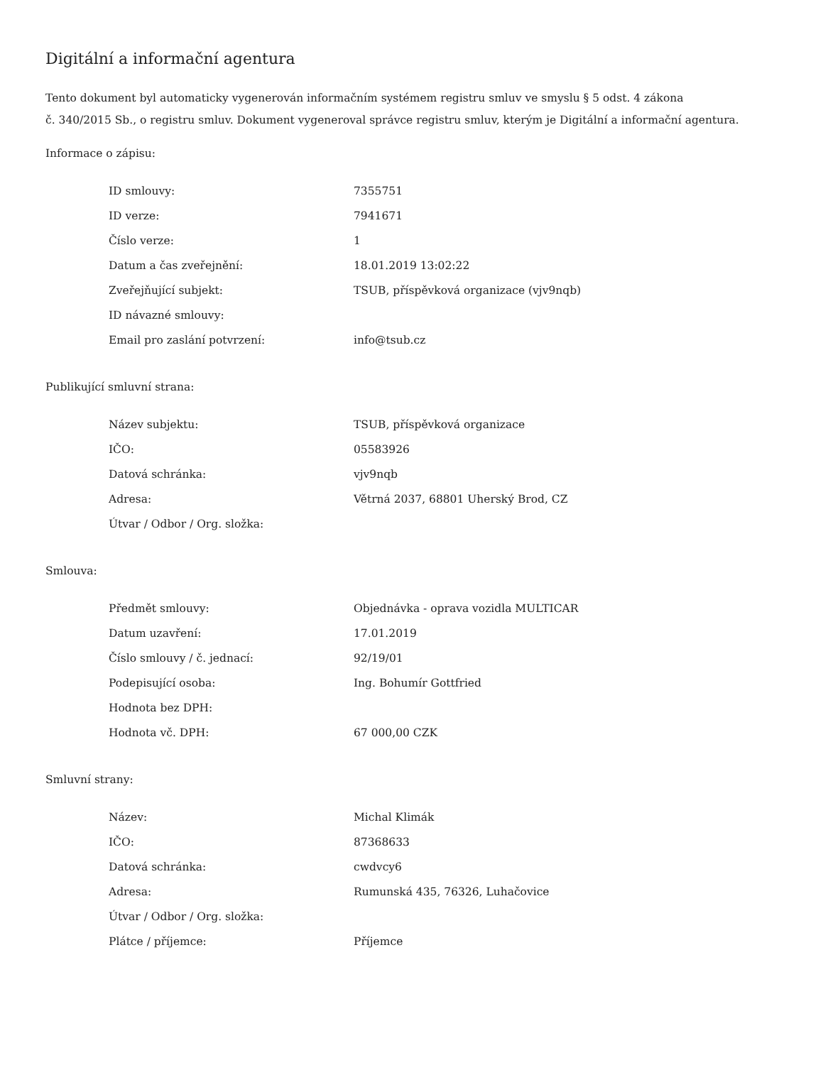Digitální a informační agentura
Tento dokument byl automaticky vygenerován informačním systémem registru smluv ve smyslu § 5 odst. 4 zákona
č. 340/2015 Sb., o registru smluv. Dokument vygeneroval správce registru smluv, kterým je Digitální a informační agentura.
Informace o zápisu:
| ID smlouvy: | 7355751 |
| ID verze: | 7941671 |
| Číslo verze: | 1 |
| Datum a čas zveřejnění: | 18.01.2019 13:02:22 |
| Zveřejňující subjekt: | TSUB, příspěvková organizace (vjv9nqb) |
| ID návazné smlouvy: | |
| Email pro zaslání potvrzení: | info@tsub.cz |
Publikující smluvní strana:
| Název subjektu: | TSUB, příspěvková organizace |
| IČO: | 05583926 |
| Datová schránka: | vjv9nqb |
| Adresa: | Větrná 2037, 68801 Uherský Brod, CZ |
| Útvar / Odbor / Org. složka: | |
Smlouva:
| Předmět smlouvy: | Objednávka - oprava vozidla MULTICAR |
| Datum uzavření: | 17.01.2019 |
| Číslo smlouvy / č. jednací: | 92/19/01 |
| Podepisující osoba: | Ing. Bohumír Gottfried |
| Hodnota bez DPH: | |
| Hodnota vč. DPH: | 67 000,00 CZK |
Smluvní strany:
| Název: | Michal Klimák |
| IČO: | 87368633 |
| Datová schránka: | cwdvcy6 |
| Adresa: | Rumunská 435, 76326, Luhačovice |
| Útvar / Odbor / Org. složka: | |
| Plátce / příjemce: | Příjemce |